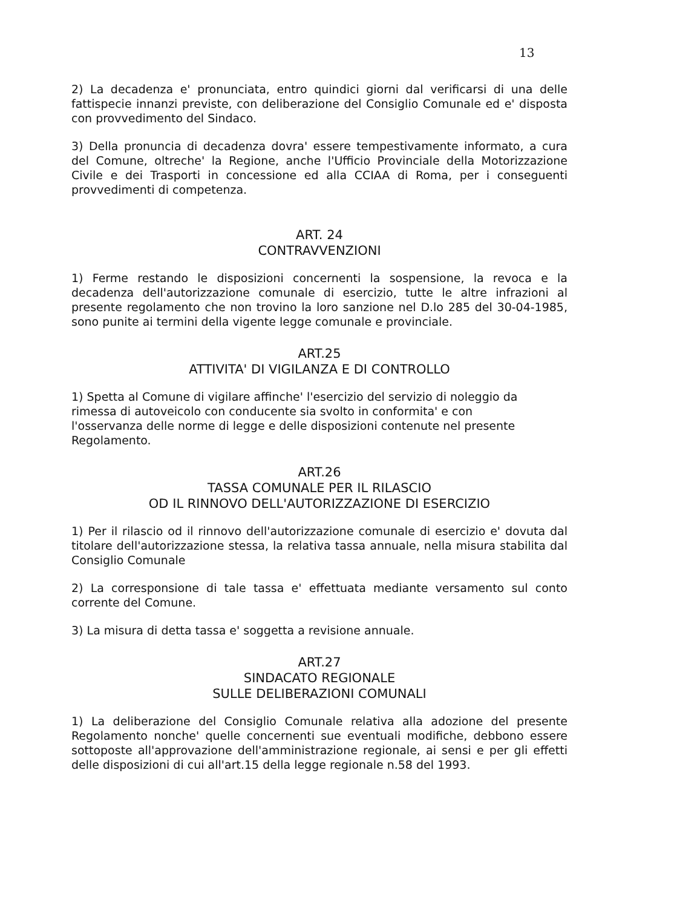13
2) La decadenza e' pronunciata, entro quindici giorni dal verificarsi di una delle fattispecie innanzi previste, con deliberazione del Consiglio Comunale ed e' disposta con provvedimento del Sindaco.
3) Della pronuncia di decadenza dovra' essere tempestivamente informato, a cura del Comune, oltreche' la Regione, anche l'Ufficio Provinciale della Motorizzazione Civile e dei Trasporti in concessione ed alla CCIAA di Roma, per i conseguenti provvedimenti di competenza.
ART. 24
CONTRAVVENZIONI
1) Ferme restando le disposizioni concernenti la sospensione, la revoca e la decadenza dell'autorizzazione comunale di esercizio, tutte le altre infrazioni al presente regolamento che non trovino la loro sanzione nel D.lo 285 del 30-04-1985, sono punite ai termini della vigente legge comunale e provinciale.
ART.25
ATTIVITA' DI VIGILANZA E DI CONTROLLO
1) Spetta al Comune di vigilare affinche' l'esercizio del servizio di noleggio da rimessa di autoveicolo con conducente sia svolto in conformita' e con l'osservanza delle norme di legge e delle disposizioni contenute nel presente Regolamento.
ART.26
TASSA COMUNALE PER IL RILASCIO
OD IL RINNOVO DELL'AUTORIZZAZIONE DI ESERCIZIO
1) Per il rilascio od il rinnovo dell'autorizzazione comunale di esercizio e' dovuta dal titolare dell'autorizzazione stessa, la relativa tassa annuale, nella misura stabilita dal Consiglio Comunale
2) La corresponsione di tale tassa e' effettuata mediante versamento sul conto corrente del Comune.
3) La misura di detta tassa e' soggetta a revisione annuale.
ART.27
SINDACATO REGIONALE
SULLE DELIBERAZIONI COMUNALI
1) La deliberazione del Consiglio Comunale relativa alla adozione del presente Regolamento nonche' quelle concernenti sue eventuali modifiche, debbono essere sottoposte all'approvazione dell'amministrazione regionale, ai sensi e per gli effetti delle disposizioni di cui all'art.15 della legge regionale n.58 del 1993.